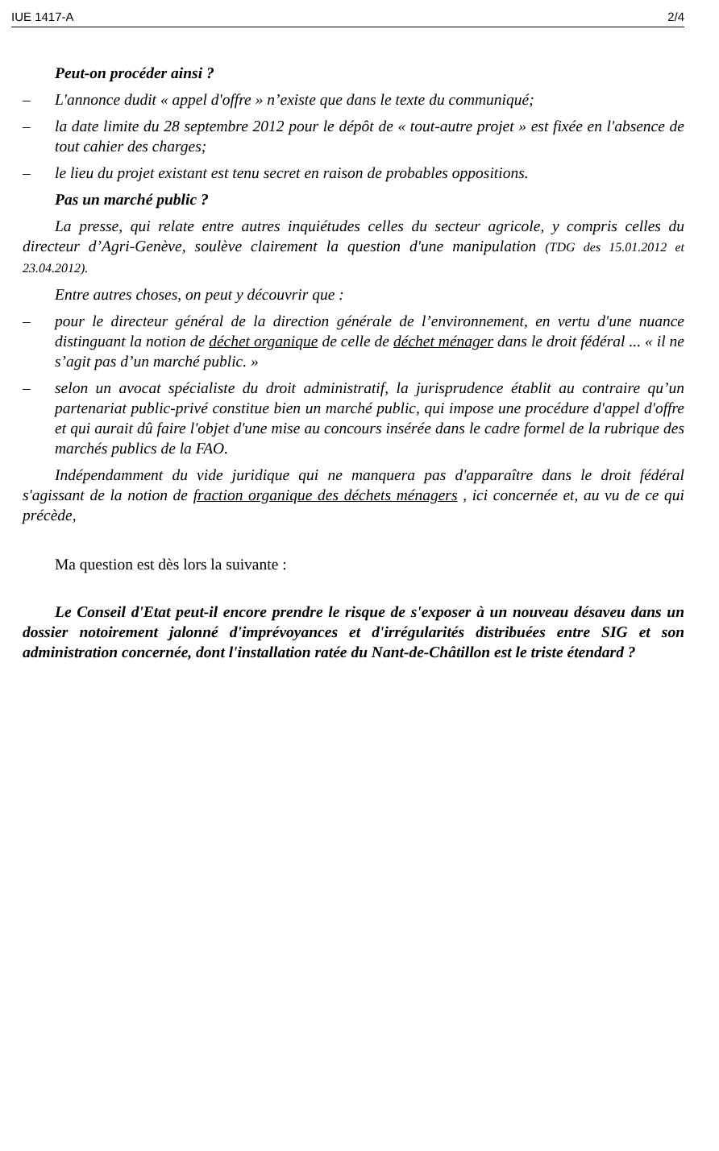IUE 1417-A 2/4
Peut-on procéder ainsi ?
– L'annonce dudit « appel d'offre » n’existe que dans le texte du communiqué;
– la date limite du 28 septembre 2012 pour le dépôt de « tout-autre projet » est fixée en l'absence de tout cahier des charges;
– le lieu du projet existant est tenu secret en raison de probables oppositions.
Pas un marché public ?
La presse, qui relate entre autres inquiétudes celles du secteur agricole, y compris celles du directeur d’Agri-Genève, soulève clairement la question d'une manipulation (TDG des 15.01.2012 et 23.04.2012).
Entre autres choses, on peut y découvrir que :
– pour le directeur général de la direction générale de l’environnement, en vertu d'une nuance distinguant la notion de déchet organique de celle de déchet ménager dans le droit fédéral ... « il ne s’agit pas d’un marché public. »
– selon un avocat spécialiste du droit administratif, la jurisprudence établit au contraire qu’un partenariat public-privé constitue bien un marché public, qui impose une procédure d'appel d'offre et qui aurait dû faire l'objet d'une mise au concours insérée dans le cadre formel de la rubrique des marchés publics de la FAO.
Indépendamment du vide juridique qui ne manquera pas d'apparaître dans le droit fédéral s'agissant de la notion de fraction organique des déchets ménagers , ici concernée et, au vu de ce qui précède,
Ma question est dès lors la suivante :
Le Conseil d'Etat peut-il encore prendre le risque de s'exposer à un nouveau désaveu dans un dossier notoirement jalonné d'imprévoyances et d'irrégularités distribuées entre SIG et son administration concernée, dont l'installation ratée du Nant-de-Châtillon est le triste étendard ?